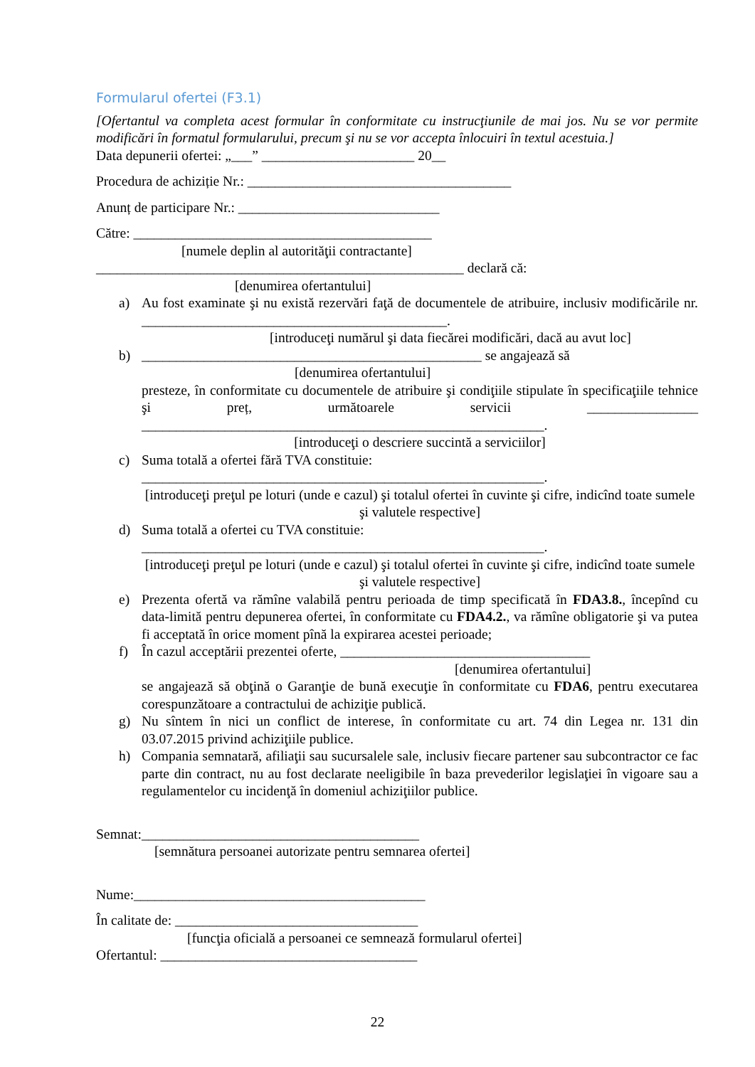Formularul ofertei (F3.1)
[Ofertantul va completa acest formular în conformitate cu instrucţiunile de mai jos. Nu se vor permite modificări în formatul formularului, precum şi nu se vor accepta înlocuiri în textul acestuia.]
Data depunerii ofertei: „___” ______________________ 20__
Procedura de achiziție Nr.: ______________________________________
Anunț de participare Nr.: _____________________________
Către: ___________________________________________
[numele deplin al autorităţii contractante]
_____________________________________________________ declară că:
[denumirea ofertantului]
a) Au fost examinate şi nu există rezervări faţă de documentele de atribuire, inclusiv modificările nr. ____________________________________________.
[introduceţi numărul şi data fiecărei modificări, dacă au avut loc]
b) _________________________________________________ se angajează să
[denumirea ofertantului]
presteze, în conformitate cu documentele de atribuire şi condiţiile stipulate în specificaţiile tehnice şi preț, următoarele servicii ________________ __________________________________________________________.
[introduceţi o descriere succintă a serviciilor]
c) Suma totală a ofertei fără TVA constituie:
__________________________________________________________.
[introduceţi preţul pe loturi (unde e cazul) şi totalul ofertei în cuvinte şi cifre, indicînd toate sumele şi valutele respective]
d) Suma totală a ofertei cu TVA constituie:
__________________________________________________________.
[introduceţi preţul pe loturi (unde e cazul) şi totalul ofertei în cuvinte şi cifre, indicînd toate sumele şi valutele respective]
e) Prezenta ofertă va rămîne valabilă pentru perioada de timp specificată în FDA3.8., începînd cu data-limită pentru depunerea ofertei, în conformitate cu FDA4.2., va rămîne obligatorie şi va putea fi acceptată în orice moment pînă la expirarea acestei perioade;
f) În cazul acceptării prezentei oferte, ____________________________________
[denumirea ofertantului]
se angajează să obţină o Garanţie de bună execuţie în conformitate cu FDA6, pentru executarea corespunzătoare a contractului de achiziţie publică.
g) Nu sîntem în nici un conflict de interese, în conformitate cu art. 74 din Legea nr. 131 din 03.07.2015 privind achiziţiile publice.
h) Compania semnatară, afiliaţii sau sucursalele sale, inclusiv fiecare partener sau subcontractor ce fac parte din contract, nu au fost declarate neeligibile în baza prevederilor legislaţiei în vigoare sau a regulamentelor cu incidenţă în domeniul achiziţiilor publice.
Semnat:________________________________________
[semnătura persoanei autorizate pentru semnarea ofertei]
Nume:__________________________________________
În calitate de: ___________________________________
[funcţia oficială a persoanei ce semnează formularul ofertei]
Ofertantul: _____________________________________
22